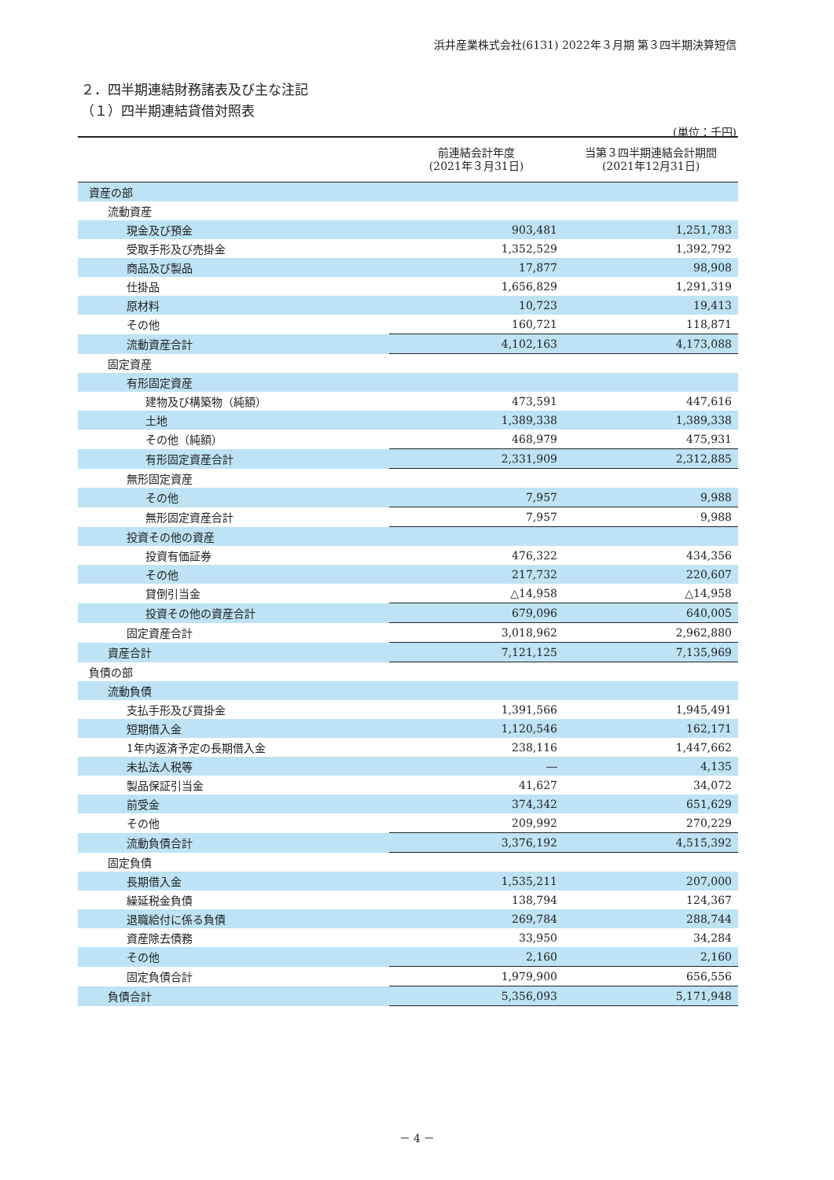浜井産業株式会社(6131) 2022年３月期 第３四半期決算短信
２．四半期連結財務諸表及び主な注記
（１）四半期連結貸借対照表
(単位：千円)
| | 前連結会計年度 (2021年３月31日) | 当第３四半期連結会計期間 (2021年12月31日) |
| --- | --- | --- |
| 資産の部 | | |
| 流動資産 | | |
| 現金及び預金 | 903,481 | 1,251,783 |
| 受取手形及び売掛金 | 1,352,529 | 1,392,792 |
| 商品及び製品 | 17,877 | 98,908 |
| 仕掛品 | 1,656,829 | 1,291,319 |
| 原材料 | 10,723 | 19,413 |
| その他 | 160,721 | 118,871 |
| 流動資産合計 | 4,102,163 | 4,173,088 |
| 固定資産 | | |
| 有形固定資産 | | |
| 建物及び構築物（純額） | 473,591 | 447,616 |
| 土地 | 1,389,338 | 1,389,338 |
| その他（純額） | 468,979 | 475,931 |
| 有形固定資産合計 | 2,331,909 | 2,312,885 |
| 無形固定資産 | | |
| その他 | 7,957 | 9,988 |
| 無形固定資産合計 | 7,957 | 9,988 |
| 投資その他の資産 | | |
| 投資有価証券 | 476,322 | 434,356 |
| その他 | 217,732 | 220,607 |
| 貸倒引当金 | △14,958 | △14,958 |
| 投資その他の資産合計 | 679,096 | 640,005 |
| 固定資産合計 | 3,018,962 | 2,962,880 |
| 資産合計 | 7,121,125 | 7,135,969 |
| 負債の部 | | |
| 流動負債 | | |
| 支払手形及び買掛金 | 1,391,566 | 1,945,491 |
| 短期借入金 | 1,120,546 | 162,171 |
| 1年内返済予定の長期借入金 | 238,116 | 1,447,662 |
| 未払法人税等 | ― | 4,135 |
| 製品保証引当金 | 41,627 | 34,072 |
| 前受金 | 374,342 | 651,629 |
| その他 | 209,992 | 270,229 |
| 流動負債合計 | 3,376,192 | 4,515,392 |
| 固定負債 | | |
| 長期借入金 | 1,535,211 | 207,000 |
| 繰延税金負債 | 138,794 | 124,367 |
| 退職給付に係る負債 | 269,784 | 288,744 |
| 資産除去債務 | 33,950 | 34,284 |
| その他 | 2,160 | 2,160 |
| 固定負債合計 | 1,979,900 | 656,556 |
| 負債合計 | 5,356,093 | 5,171,948 |
－ 4 －